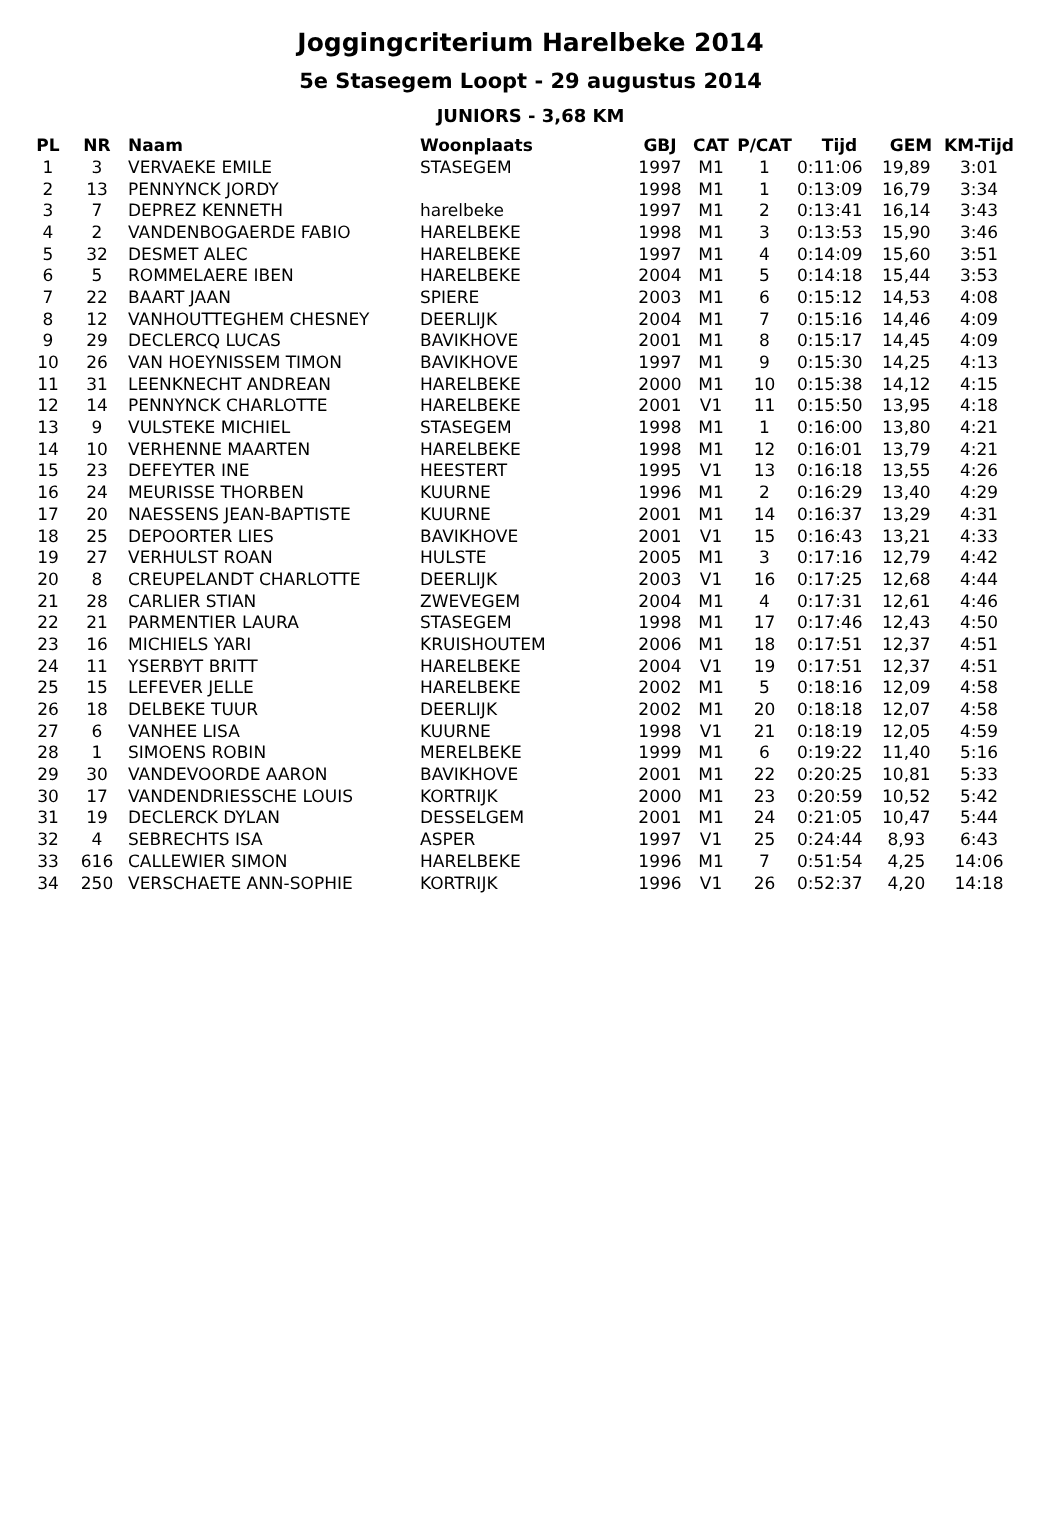Joggingcriterium Harelbeke 2014
5e Stasegem Loopt - 29 augustus 2014
JUNIORS - 3,68 KM
| PL | NR | Naam | Woonplaats | GBJ | CAT | P/CAT | Tijd | GEM | KM-Tijd |
| --- | --- | --- | --- | --- | --- | --- | --- | --- | --- |
| 1 | 3 | VERVAEKE EMILE | STASEGEM | 1997 | M1 | 1 | 0:11:06 | 19,89 | 3:01 |
| 2 | 13 | PENNYNCK JORDY | | 1998 | M1 | 1 | 0:13:09 | 16,79 | 3:34 |
| 3 | 7 | DEPREZ KENNETH | harelbeke | 1997 | M1 | 2 | 0:13:41 | 16,14 | 3:43 |
| 4 | 2 | VANDENBOGAERDE FABIO | HARELBEKE | 1998 | M1 | 3 | 0:13:53 | 15,90 | 3:46 |
| 5 | 32 | DESMET ALEC | HARELBEKE | 1997 | M1 | 4 | 0:14:09 | 15,60 | 3:51 |
| 6 | 5 | ROMMELAERE IBEN | HARELBEKE | 2004 | M1 | 5 | 0:14:18 | 15,44 | 3:53 |
| 7 | 22 | BAART JAAN | SPIERE | 2003 | M1 | 6 | 0:15:12 | 14,53 | 4:08 |
| 8 | 12 | VANHOUTTEGHEM CHESNEY | DEERLIJK | 2004 | M1 | 7 | 0:15:16 | 14,46 | 4:09 |
| 9 | 29 | DECLERCQ LUCAS | BAVIKHOVE | 2001 | M1 | 8 | 0:15:17 | 14,45 | 4:09 |
| 10 | 26 | VAN HOEYNISSEM TIMON | BAVIKHOVE | 1997 | M1 | 9 | 0:15:30 | 14,25 | 4:13 |
| 11 | 31 | LEENKNECHT ANDREAN | HARELBEKE | 2000 | M1 | 10 | 0:15:38 | 14,12 | 4:15 |
| 12 | 14 | PENNYNCK CHARLOTTE | HARELBEKE | 2001 | V1 | 11 | 0:15:50 | 13,95 | 4:18 |
| 13 | 9 | VULSTEKE MICHIEL | STASEGEM | 1998 | M1 | 1 | 0:16:00 | 13,80 | 4:21 |
| 14 | 10 | VERHENNE MAARTEN | HARELBEKE | 1998 | M1 | 12 | 0:16:01 | 13,79 | 4:21 |
| 15 | 23 | DEFEYTER INE | HEESTERT | 1995 | V1 | 13 | 0:16:18 | 13,55 | 4:26 |
| 16 | 24 | MEURISSE THORBEN | KUURNE | 1996 | M1 | 2 | 0:16:29 | 13,40 | 4:29 |
| 17 | 20 | NAESSENS JEAN-BAPTISTE | KUURNE | 2001 | M1 | 14 | 0:16:37 | 13,29 | 4:31 |
| 18 | 25 | DEPOORTER LIES | BAVIKHOVE | 2001 | V1 | 15 | 0:16:43 | 13,21 | 4:33 |
| 19 | 27 | VERHULST ROAN | HULSTE | 2005 | M1 | 3 | 0:17:16 | 12,79 | 4:42 |
| 20 | 8 | CREUPELANDT CHARLOTTE | DEERLIJK | 2003 | V1 | 16 | 0:17:25 | 12,68 | 4:44 |
| 21 | 28 | CARLIER STIAN | ZWEVEGEM | 2004 | M1 | 4 | 0:17:31 | 12,61 | 4:46 |
| 22 | 21 | PARMENTIER LAURA | STASEGEM | 1998 | M1 | 17 | 0:17:46 | 12,43 | 4:50 |
| 23 | 16 | MICHIELS YARI | KRUISHOUTEM | 2006 | M1 | 18 | 0:17:51 | 12,37 | 4:51 |
| 24 | 11 | YSERBYT BRITT | HARELBEKE | 2004 | V1 | 19 | 0:17:51 | 12,37 | 4:51 |
| 25 | 15 | LEFEVER JELLE | HARELBEKE | 2002 | M1 | 5 | 0:18:16 | 12,09 | 4:58 |
| 26 | 18 | DELBEKE TUUR | DEERLIJK | 2002 | M1 | 20 | 0:18:18 | 12,07 | 4:58 |
| 27 | 6 | VANHEE LISA | KUURNE | 1998 | V1 | 21 | 0:18:19 | 12,05 | 4:59 |
| 28 | 1 | SIMOENS ROBIN | MERELBEKE | 1999 | M1 | 6 | 0:19:22 | 11,40 | 5:16 |
| 29 | 30 | VANDEVOORDE AARON | BAVIKHOVE | 2001 | M1 | 22 | 0:20:25 | 10,81 | 5:33 |
| 30 | 17 | VANDENDRIESSCHE LOUIS | KORTRIJK | 2000 | M1 | 23 | 0:20:59 | 10,52 | 5:42 |
| 31 | 19 | DECLERCK DYLAN | DESSELGEM | 2001 | M1 | 24 | 0:21:05 | 10,47 | 5:44 |
| 32 | 4 | SEBRECHTS ISA | ASPER | 1997 | V1 | 25 | 0:24:44 | 8,93 | 6:43 |
| 33 | 616 | CALLEWIER SIMON | HARELBEKE | 1996 | M1 | 7 | 0:51:54 | 4,25 | 14:06 |
| 34 | 250 | VERSCHAETE ANN-SOPHIE | KORTRIJK | 1996 | V1 | 26 | 0:52:37 | 4,20 | 14:18 |